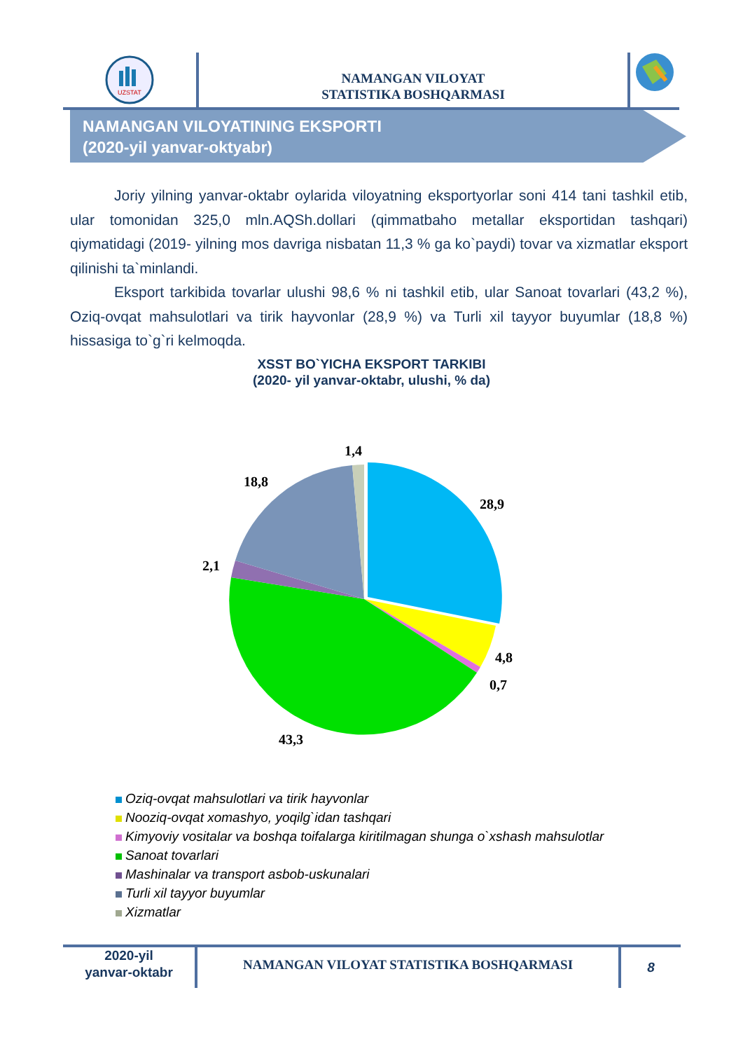UZSTAT
NAMANGAN VILOYAT
STATISTIKA BOSHQARMASI
NAMANGAN VILOYATINING EKSPORTI
(2020-yil yanvar-oktyabr)
Joriy yilning yanvar-oktabr oylarida viloyatning eksportyorlar soni 414 tani tashkil etib, ular tomonidan 325,0 mln.AQSh.dollari (qimmatbaho metallar eksportidan tashqari) qiymatidagi (2019- yilning mos davriga nisbatan 11,3 % ga ko`paydi) tovar va xizmatlar eksport qilinishi ta`minlandi.
Eksport tarkibida tovarlar ulushi 98,6 % ni tashkil etib, ular Sanoat tovarlari (43,2 %), Oziq-ovqat mahsulotlari va tirik hayvonlar (28,9 %) va Turli xil tayyor buyumlar (18,8 %) hissasiga to`g`ri kelmoqda.
XSST BO`YICHA EKSPORT TARKIBI
(2020- yil yanvar-oktabr, ulushi, % da)
1,4
18,8
28,9
2,1
4,8
0,7
43,3
Oziq-ovqat mahsulotlari va tirik hayvonlar
Nooziq-ovqat xomashyo, yoqilg`idan tashqari
Kimyoviy vositalar va boshqa toifalarga kiritilmagan shunga o`xshash mahsulotlar
Sanoat tovarlari
Mashinalar va transport asbob-uskunalari
Turli xil tayyor buyumlar
Xizmatlar
2020-yil
yanvar-oktabr
NAMANGAN VILOYAT STATISTIKA BOSHQARMASI
8